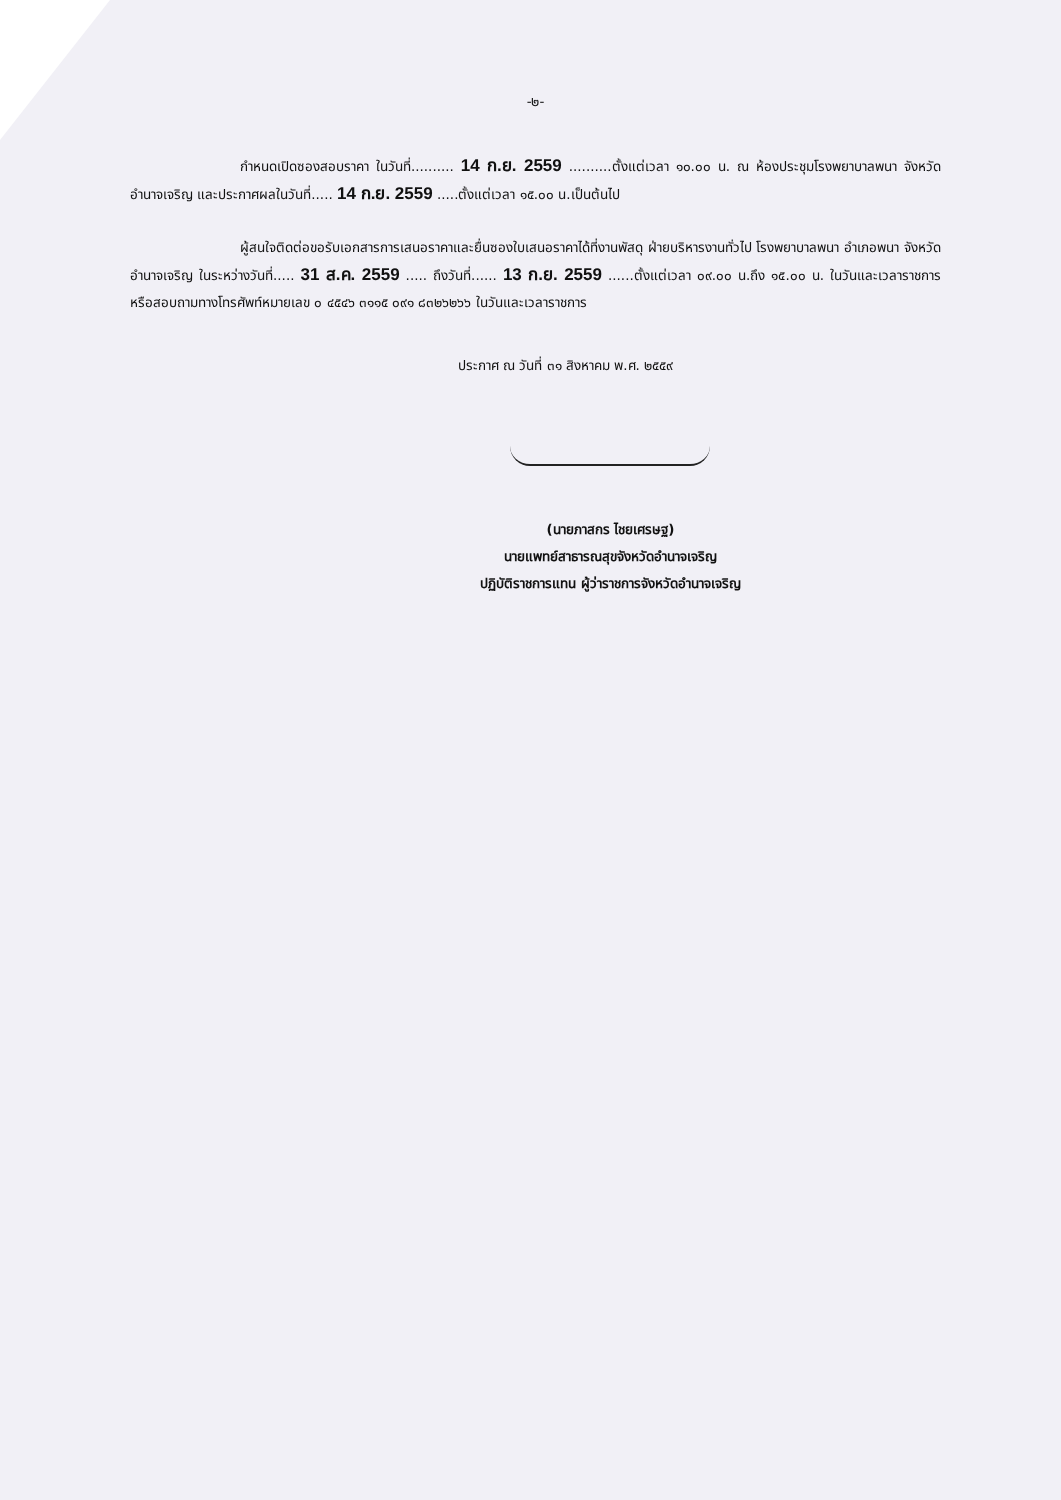-๒-
กำหนดเปิดซองสอบราคา ในวันที่.......... 14 ก.ย. 2559 ..........ตั้งแต่เวลา ๑๐.๐๐ น. ณ ห้องประชุมโรงพยาบาลพนา จังหวัดอำนาจเจริญ และประกาศผลในวันที่..... 14 ก.ย. 2559 .....ตั้งแต่เวลา ๑๕.๐๐ น.เป็นต้นไป
ผู้สนใจติดต่อขอรับเอกสารการเสนอราคาและยื่นซองใบเสนอราคาได้ที่งานพัสดุ ฝ่ายบริหารงานทั่วไป โรงพยาบาลพนา อำเภอพนา จังหวัดอำนาจเจริญ ในระหว่างวันที่..... 31 ส.ค. 2559 ..... ถึงวันที่...... 13 ก.ย. 2559 ......ตั้งแต่เวลา ๐๙.๐๐ น.ถึง ๑๕.๐๐ น. ในวันและเวลาราชการ หรือสอบถามทางโทรศัพท์หมายเลข ๐ ๔๕๔๖ ๓๑๑๕ ๐๙๑ ๘๓๒๖๒๖๖ ในวันและเวลาราชการ
ประกาศ ณ วันที่ ๓๑ สิงหาคม พ.ศ. ๒๕๕๙
(นายภาสกร ไชยเศรษฐ)
นายแพทย์สาธารณสุขจังหวัดอำนาจเจริญ
ปฏิบัติราชการแทน ผู้ว่าราชการจังหวัดอำนาจเจริญ